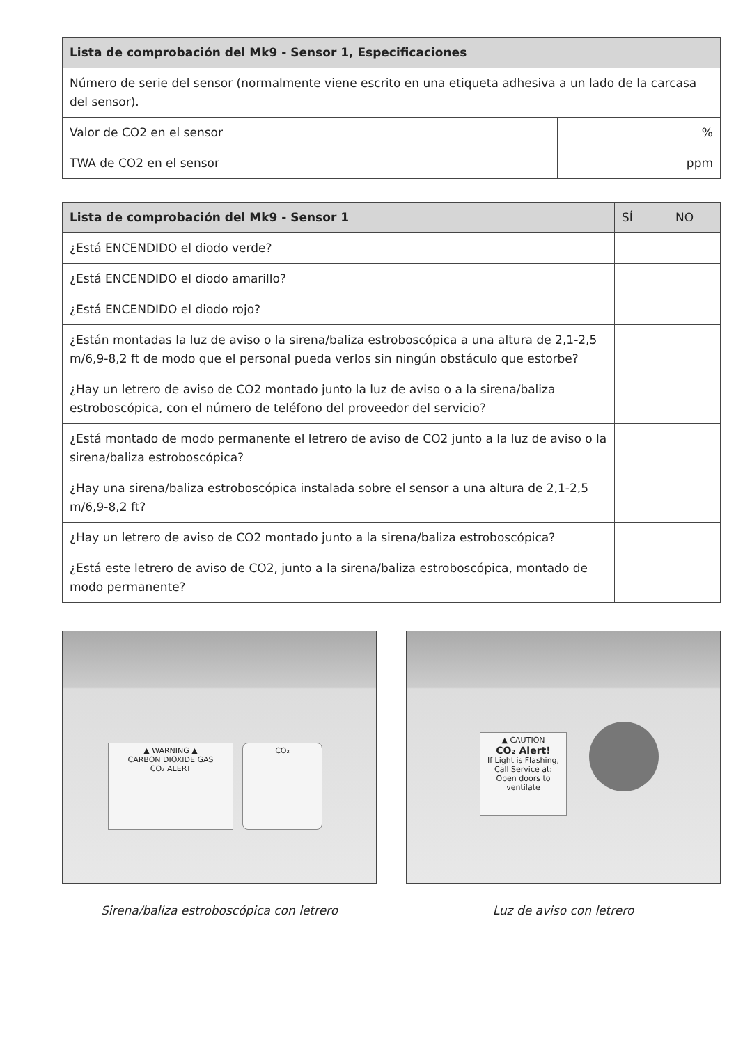| Lista de comprobación del Mk9 - Sensor 1, Especificaciones | |
| --- | --- |
| Número de serie del sensor (normalmente viene escrito en una etiqueta adhesiva a un lado de la carcasa del sensor). | |
| Valor de CO2 en el sensor | % |
| TWA de CO2 en el sensor | ppm |
| Lista de comprobación del Mk9 - Sensor 1 | SÍ | NO |
| --- | --- | --- |
| ¿Está ENCENDIDO el diodo verde? | | |
| ¿Está ENCENDIDO el diodo amarillo? | | |
| ¿Está ENCENDIDO el diodo rojo? | | |
| ¿Están montadas la luz de aviso o la sirena/baliza estroboscópica a una altura de 2,1-2,5 m/6,9-8,2 ft de modo que el personal pueda verlos sin ningún obstáculo que estorbe? | | |
| ¿Hay un letrero de aviso de CO2 montado junto la luz de aviso o a la sirena/baliza estroboscópica, con el número de teléfono del proveedor del servicio? | | |
| ¿Está montado de modo permanente el letrero de aviso de CO2 junto a la luz de aviso o la sirena/baliza estroboscópica? | | |
| ¿Hay una sirena/baliza estroboscópica instalada sobre el sensor a una altura de 2,1-2,5 m/6,9-8,2 ft? | | |
| ¿Hay un letrero de aviso de CO2 montado junto a la sirena/baliza estroboscópica? | | |
| ¿Está este letrero de aviso de CO2, junto a la sirena/baliza estroboscópica, montado de modo permanente? | | |
▲ WARNING ▲
CARBON DIOXIDE GAS
CO₂ ALERT
CO₂
Sirena/baliza estroboscópica con letrero
▲ CAUTION
CO₂ Alert!
If Light is Flashing, Call Service at:
Open doors to ventilate
Luz de aviso con letrero